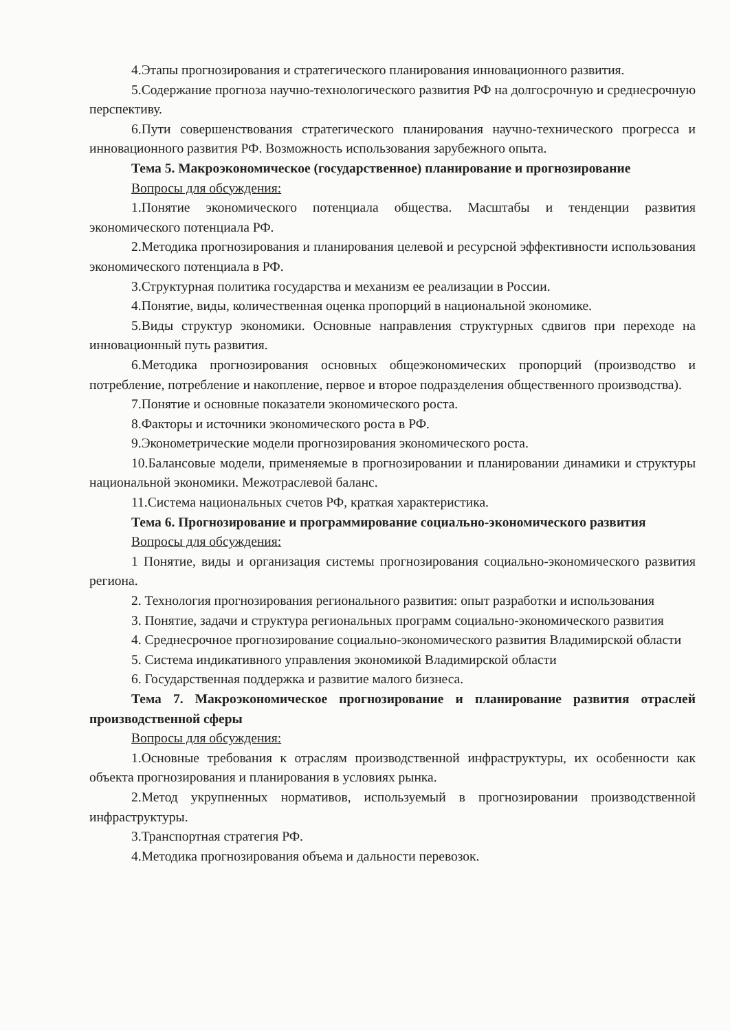4.Этапы прогнозирования и стратегического планирования инновационного развития.
5.Содержание прогноза научно-технологического развития РФ на долгосрочную и среднесрочную перспективу.
6.Пути совершенствования стратегического планирования научно-технического прогресса и инновационного развития РФ. Возможность использования зарубежного опыта.
Тема 5. Макроэкономическое (государственное) планирование и прогнозирование
Вопросы для обсуждения:
1.Понятие экономического потенциала общества. Масштабы и тенденции развития экономического потенциала РФ.
2.Методика прогнозирования и планирования целевой и ресурсной эффективности использования экономического потенциала в РФ.
3.Структурная политика государства и механизм ее реализации в России.
4.Понятие, виды, количественная оценка пропорций в национальной экономике.
5.Виды структур экономики. Основные направления структурных сдвигов при переходе на инновационный путь развития.
6.Методика прогнозирования основных общеэкономических пропорций (производство и потребление, потребление и накопление, первое и второе подразделения общественного производства).
7.Понятие и основные показатели экономического роста.
8.Факторы и источники экономического роста в РФ.
9.Эконометрические модели прогнозирования экономического роста.
10.Балансовые модели, применяемые в прогнозировании и планировании динамики и структуры национальной экономики. Межотраслевой баланс.
11.Система национальных счетов РФ, краткая характеристика.
Тема 6. Прогнозирование и программирование социально-экономического развития
Вопросы для обсуждения:
1 Понятие, виды и организация системы прогнозирования социально-экономического развития региона.
2. Технология прогнозирования регионального развития: опыт разработки и использования
3. Понятие, задачи и структура региональных программ социально-экономического развития
4. Среднесрочное прогнозирование социально-экономического развития Владимирской области
5. Система индикативного управления экономикой Владимирской области
6. Государственная поддержка и развитие малого бизнеса.
Тема 7. Макроэкономическое прогнозирование и планирование развития отраслей производственной сферы
Вопросы для обсуждения:
1.Основные требования к отраслям производственной инфраструктуры, их особенности как объекта прогнозирования и планирования в условиях рынка.
2.Метод укрупненных нормативов, используемый в прогнозировании производственной инфраструктуры.
3.Транспортная стратегия РФ.
4.Методика прогнозирования объема и дальности перевозок.